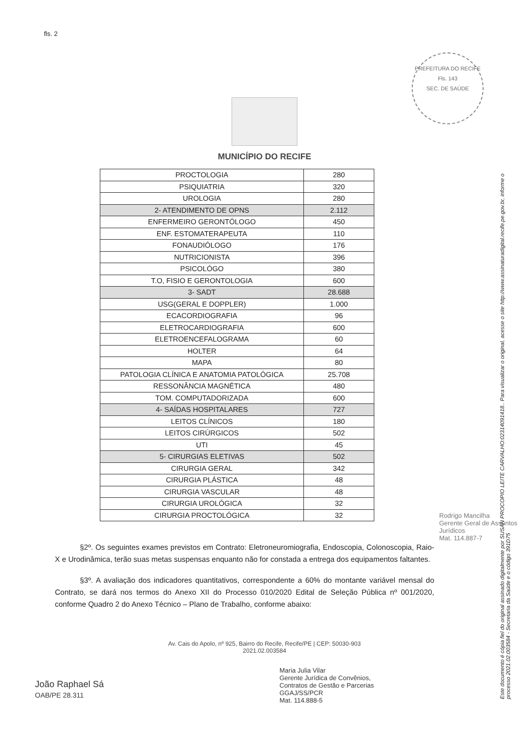fls. 2
PREFEITURA DO RECIFE
Fls. 143
SEC. DE SAÚDE
MUNICÍPIO DO RECIFE
| PROCTOLOGIA | 280 |
| PSIQUIATRIA | 320 |
| UROLOGIA | 280 |
| 2- ATENDIMENTO DE OPNS | 2.112 |
| ENFERMEIRO GERONTÓLOGO | 450 |
| ENF. ESTOMATERAPEUTA | 110 |
| FONAUDIÓLOGO | 176 |
| NUTRICIONISTA | 396 |
| PSICOLÓGO | 380 |
| T.O, FISIO E GERONTOLOGIA | 600 |
| 3- SADT | 28.688 |
| USG(GERAL E DOPPLER) | 1.000 |
| ECACORDIOGRAFIA | 96 |
| ELETROCARDIOGRAFIA | 600 |
| ELETROENCEFALOGRAMA | 60 |
| HOLTER | 64 |
| MAPA | 80 |
| PATOLOGIA CLÍNICA E ANATOMIA PATOLÓGICA | 25.708 |
| RESSONÂNCIA MAGNÉTICA | 480 |
| TOM. COMPUTADORIZADA | 600 |
| 4- SAÍDAS HOSPITALARES | 727 |
| LEITOS CLÍNICOS | 180 |
| LEITOS CIRÚRGICOS | 502 |
| UTI | 45 |
| 5- CIRURGIAS ELETIVAS | 502 |
| CIRURGIA GERAL | 342 |
| CIRURGIA PLÁSTICA | 48 |
| CIRURGIA VASCULAR | 48 |
| CIRURGIA UROLÓGICA | 32 |
| CIRURGIA PROCTOLÓGICA | 32 |
§2º. Os seguintes exames previstos em Contrato: Eletroneuromiografia, Endoscopia, Colonoscopia, Raio-X e Urodinâmica, terão suas metas suspensas enquanto não for constada a entrega dos equipamentos faltantes.
§3º. A avaliação dos indicadores quantitativos, correspondente a 60% do montante variável mensal do Contrato, se dará nos termos do Anexo XII do Processo 010/2020 Edital de Seleção Pública nº 001/2020, conforme Quadro 2 do Anexo Técnico – Plano de Trabalho, conforme abaixo:
Av. Cais do Apolo, nº 925, Bairro do Recife, Recife/PE | CEP: 50030-903
2021.02.003584
João Raphael Sá
OAB/PE 28.311
Maria Julia Vilar
Gerente Jurídica de Convênios,
Contratos de Gestão e Parcerias
GGAJ/SS/PCR
Mat. 114.888-5
Rodrigo Mancilha
Gerente Geral de Assuntos Jurídicos
Mat. 114.887-7
Este documento é cópia fiel do original assinado digitalmente por SUSAN PROCOPIO LEITE CARVALHO:02314091418.. Para visualizar o original, acesse o site http://www.assinaturadigital.recife.pe.gov.br, informe o processo 2021.02.003584 - Secretaria da Saúde e o código 391D75